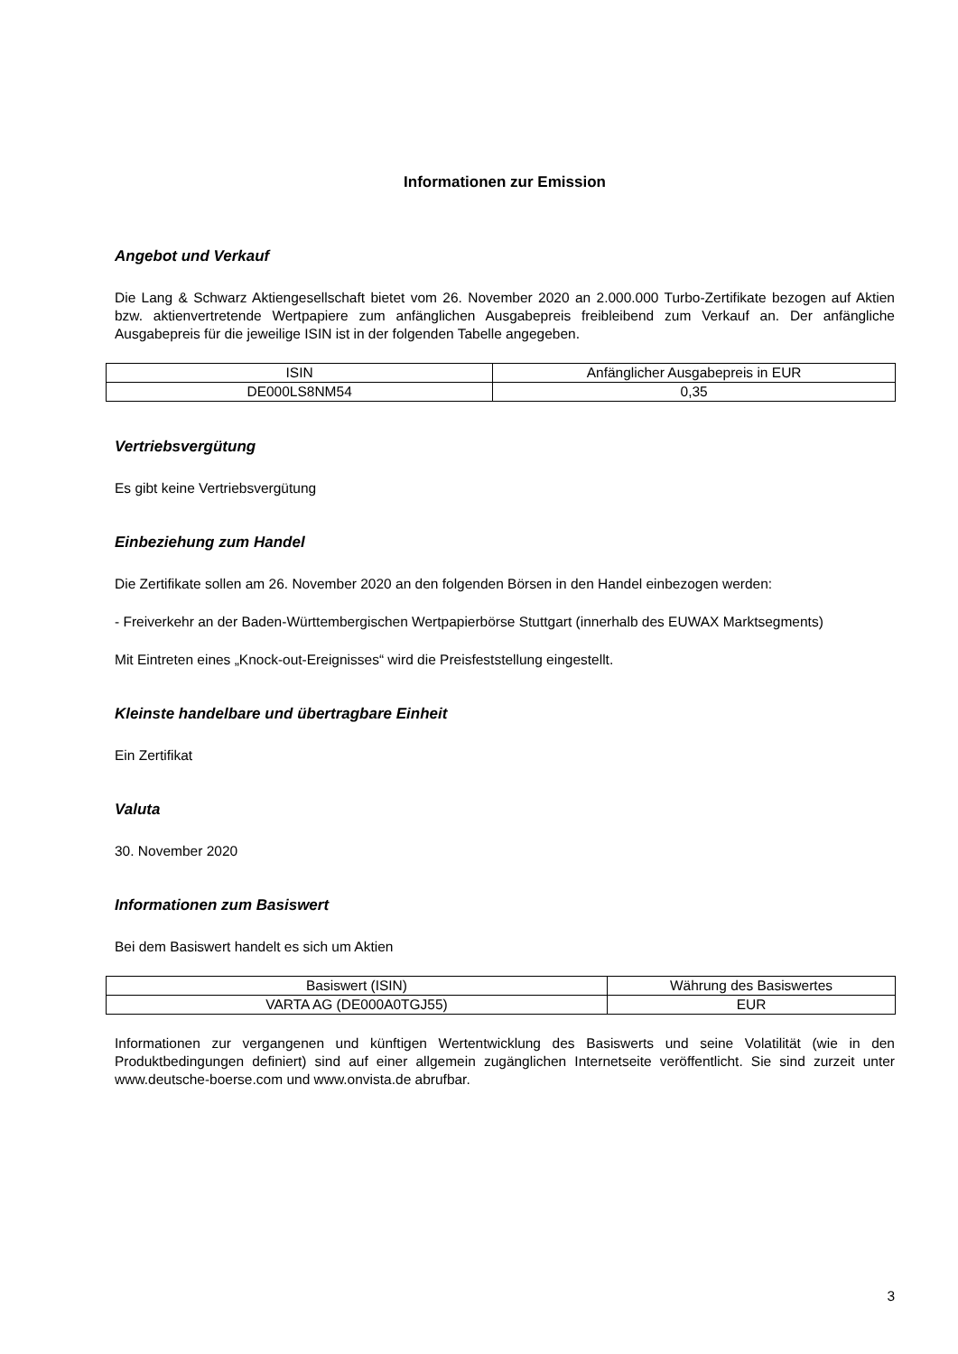Informationen zur Emission
Angebot und Verkauf
Die Lang & Schwarz Aktiengesellschaft bietet vom 26. November 2020 an 2.000.000 Turbo-Zertifikate bezogen auf Aktien bzw. aktienvertretende Wertpapiere zum anfänglichen Ausgabepreis freibleibend zum Verkauf an. Der anfängliche Ausgabepreis für die jeweilige ISIN ist in der folgenden Tabelle angegeben.
| ISIN | Anfänglicher Ausgabepreis in EUR |
| DE000LS8NM54 | 0,35 |
Vertriebsvergütung
Es gibt keine Vertriebsvergütung
Einbeziehung zum Handel
Die Zertifikate sollen am 26. November 2020 an den folgenden Börsen in den Handel einbezogen werden:
- Freiverkehr an der Baden-Württembergischen Wertpapierbörse Stuttgart (innerhalb des EUWAX Marktsegments)
Mit Eintreten eines „Knock-out-Ereignisses“ wird die Preisfeststellung eingestellt.
Kleinste handelbare und übertragbare Einheit
Ein Zertifikat
Valuta
30. November 2020
Informationen zum Basiswert
Bei dem Basiswert handelt es sich um Aktien
| Basiswert (ISIN) | Währung des Basiswertes |
| VARTA AG (DE000A0TGJ55) | EUR |
Informationen zur vergangenen und künftigen Wertentwicklung des Basiswerts und seine Volatilität (wie in den Produktbedingungen definiert) sind auf einer allgemein zugänglichen Internetseite veröffentlicht. Sie sind zurzeit unter www.deutsche-boerse.com und www.onvista.de abrufbar.
3